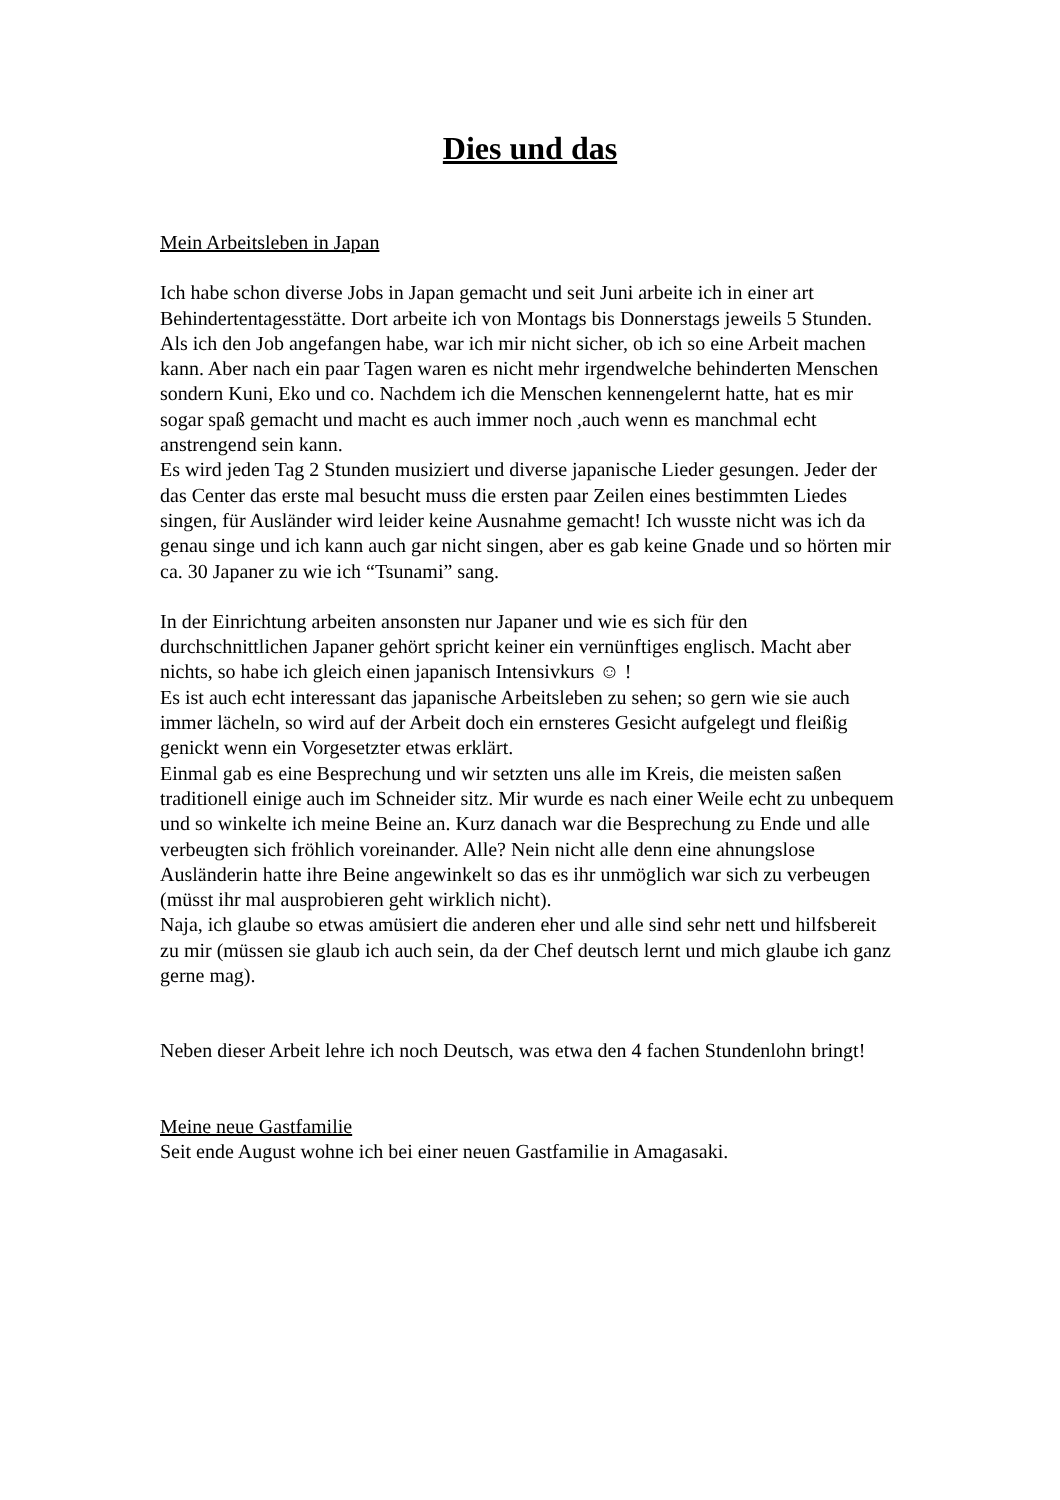Dies und das
Mein Arbeitsleben in Japan
Ich habe schon diverse Jobs in Japan gemacht und seit Juni arbeite ich in einer art Behindertentagesstätte. Dort arbeite ich von Montags bis Donnerstags jeweils 5 Stunden.
Als ich den Job angefangen habe, war ich mir nicht sicher, ob ich so eine Arbeit machen kann. Aber nach ein paar Tagen waren es nicht mehr irgendwelche behinderten Menschen sondern Kuni, Eko und co. Nachdem ich die Menschen kennengelernt hatte, hat es mir sogar spaß gemacht und macht es auch immer noch ,auch wenn es manchmal echt anstrengend sein kann.
Es wird jeden Tag 2 Stunden musiziert und diverse japanische Lieder gesungen. Jeder der das Center das erste mal besucht muss die ersten paar Zeilen eines bestimmten Liedes singen, für Ausländer wird leider keine Ausnahme gemacht! Ich wusste nicht was ich da genau singe und ich kann auch gar nicht singen, aber es gab keine Gnade und so hörten mir ca. 30 Japaner zu wie ich “Tsunami” sang.
In der Einrichtung arbeiten ansonsten nur Japaner und wie es sich für den durchschnittlichen Japaner gehört spricht keiner ein vernünftiges englisch. Macht aber nichts, so habe ich gleich einen japanisch Intensivkurs ☺ !
Es ist auch echt interessant das japanische Arbeitsleben zu sehen; so gern wie sie auch immer lächeln, so wird auf der Arbeit doch ein ernsteres Gesicht aufgelegt und fleißig genickt wenn ein Vorgesetzter etwas erklärt.
Einmal gab es eine Besprechung und wir setzten uns alle im Kreis, die meisten saßen traditionell einige auch im Schneider sitz. Mir wurde es nach einer Weile echt zu unbequem und so winkelte ich meine Beine an. Kurz danach war die Besprechung zu Ende und alle verbeugten sich fröhlich voreinander. Alle? Nein nicht alle denn eine ahnungslose Ausländerin hatte ihre Beine angewinkelt so das es ihr unmöglich war sich zu verbeugen (müsst ihr mal ausprobieren geht wirklich nicht).
Naja, ich glaube so etwas amüsiert die anderen eher und alle sind sehr nett und hilfsbereit zu mir (müssen sie glaub ich auch sein, da der Chef deutsch lernt und mich glaube ich ganz gerne mag).
Neben dieser Arbeit lehre ich noch Deutsch, was etwa den 4 fachen Stundenlohn bringt!
Meine neue Gastfamilie
Seit ende August wohne ich bei einer neuen Gastfamilie in Amagasaki.